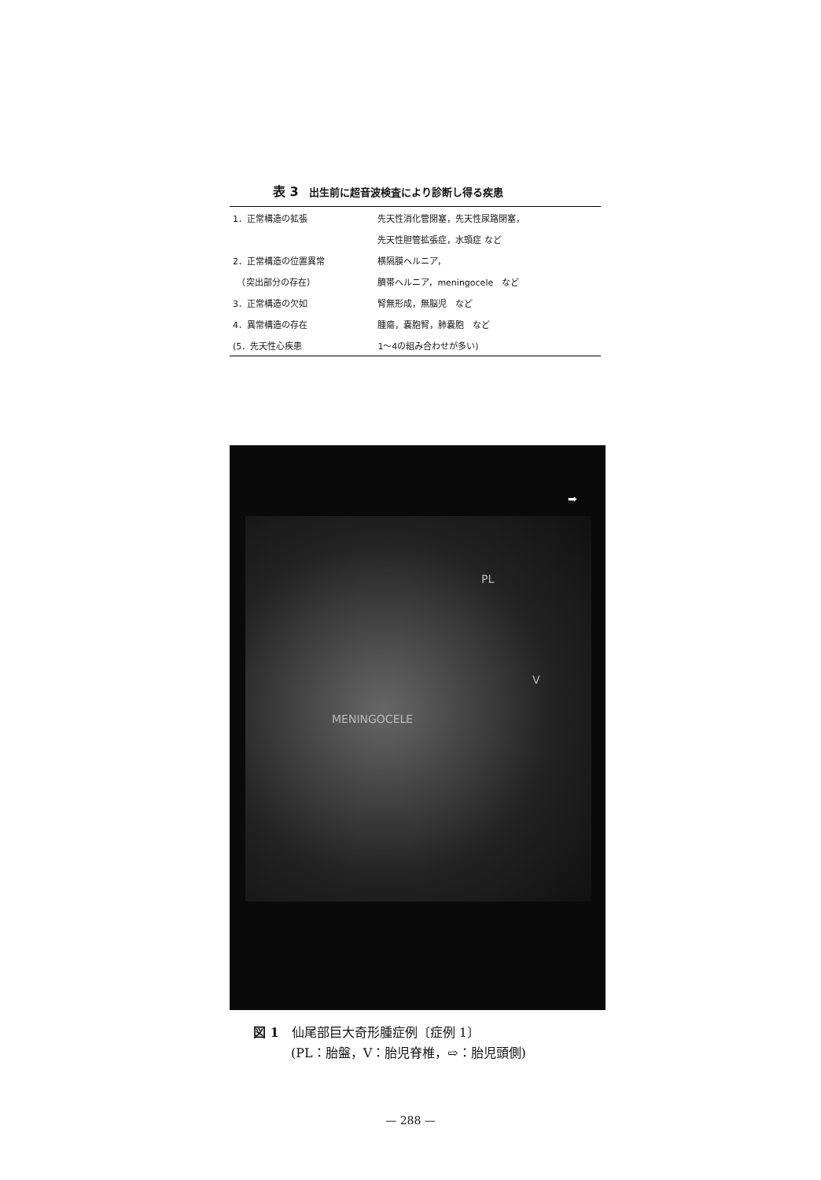表 3　出生前に超音波検査により診断し得る疾患
| 1．正常構造の拡張 | 先天性消化管閉塞，先天性尿路閉塞， |
| | 先天性胆管拡張症，水頭症 など |
| 2．正常構造の位置異常 | 横隔膜ヘルニア， |
| （突出部分の存在） | 臍帯ヘルニア，meningocele など |
| 3．正常構造の欠如 | 腎無形成，無脳児 など |
| 4．異常構造の存在 | 腫瘍，嚢胞腎，肺嚢胞 など |
| (5．先天性心疾患 | 1～4の組み合わせが多い) |
PL
V
MENINGOCELE
➡
図 1　仙尾部巨大奇形腫症例〔症例 1〕
　　　(PL：胎盤，V：胎児脊椎，⇨：胎児頭側)
— 288 —